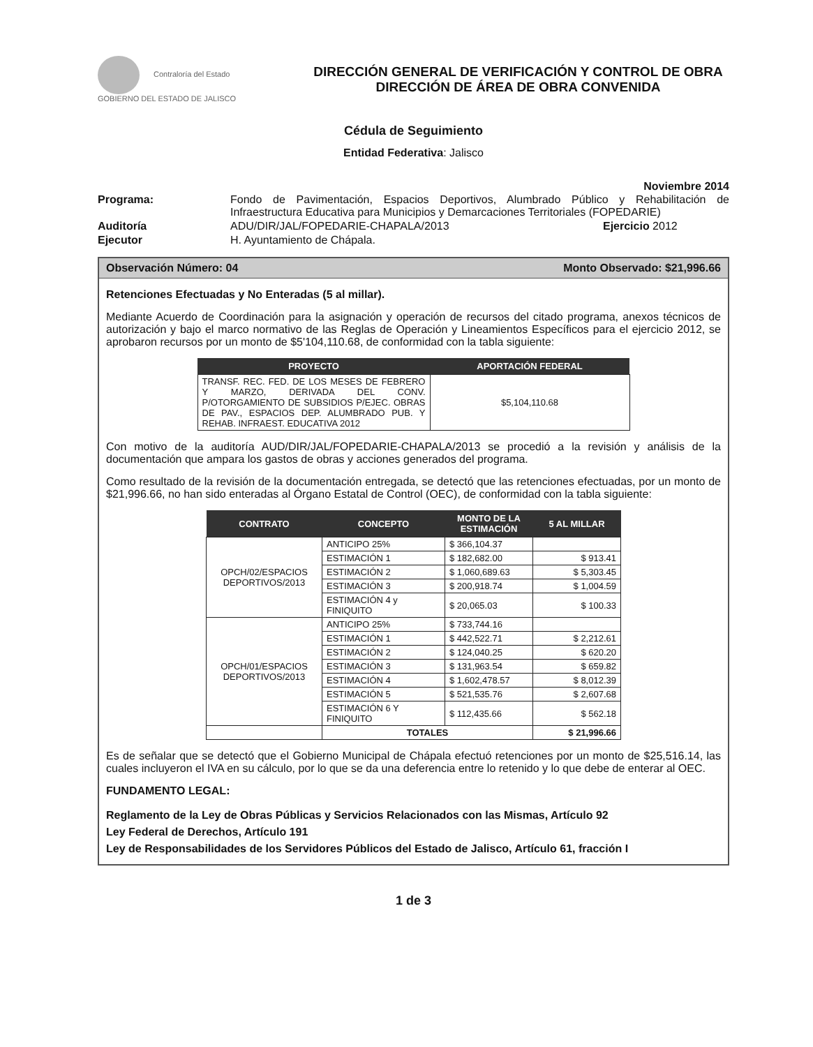Contraloría del Estado
GOBIERNO DEL ESTADO DE JALISCO
DIRECCIÓN GENERAL DE VERIFICACIÓN Y CONTROL DE OBRA
DIRECCIÓN DE ÁREA DE OBRA CONVENIDA
Cédula de Seguimiento
Entidad Federativa: Jalisco
Noviembre 2014
| Programa: | Fondo de Pavimentación, Espacios Deportivos, Alumbrado Público y Rehabilitación de Infraestructura Educativa para Municipios y Demarcaciones Territoriales (FOPEDARIE) | |
| Auditoría | ADU/DIR/JAL/FOPEDARIE-CHAPALA/2013 | Ejercicio 2012 |
| Ejecutor | H. Ayuntamiento de Chápala. | |
Observación Número: 04 Monto Observado: $21,996.66
Retenciones Efectuadas y No Enteradas (5 al millar).
Mediante Acuerdo de Coordinación para la asignación y operación de recursos del citado programa, anexos técnicos de autorización y bajo el marco normativo de las Reglas de Operación y Lineamientos Específicos para el ejercicio 2012, se aprobaron recursos por un monto de $5'104,110.68, de conformidad con la tabla siguiente:
| PROYECTO | APORTACIÓN FEDERAL |
| --- | --- |
| TRANSF. REC. FED. DE LOS MESES DE FEBRERO Y MARZO, DERIVADA DEL CONV. P/OTORGAMIENTO DE SUBSIDIOS P/EJEC. OBRAS DE PAV., ESPACIOS DEP. ALUMBRADO PUB. Y REHAB. INFRAEST. EDUCATIVA 2012 | $5,104,110.68 |
Con motivo de la auditoría AUD/DIR/JAL/FOPEDARIE-CHAPALA/2013 se procedió a la revisión y análisis de la documentación que ampara los gastos de obras y acciones generados del programa.
Como resultado de la revisión de la documentación entregada, se detectó que las retenciones efectuadas, por un monto de $21,996.66, no han sido enteradas al Órgano Estatal de Control (OEC), de conformidad con la tabla siguiente:
| CONTRATO | CONCEPTO | MONTO DE LA ESTIMACIÓN | 5 AL MILLAR |
| --- | --- | --- | --- |
| OPCH/02/ESPACIOS DEPORTIVOS/2013 | ANTICIPO 25% | $ 366,104.37 | |
| | ESTIMACIÓN 1 | $ 182,682.00 | $ 913.41 |
| | ESTIMACIÓN 2 | $ 1,060,689.63 | $ 5,303.45 |
| | ESTIMACIÓN 3 | $ 200,918.74 | $ 1,004.59 |
| | ESTIMACIÓN 4 y FINIQUITO | $ 20,065.03 | $ 100.33 |
| OPCH/01/ESPACIOS DEPORTIVOS/2013 | ANTICIPO 25% | $ 733,744.16 | |
| | ESTIMACIÓN 1 | $ 442,522.71 | $ 2,212.61 |
| | ESTIMACIÓN 2 | $ 124,040.25 | $ 620.20 |
| | ESTIMACIÓN 3 | $ 131,963.54 | $ 659.82 |
| | ESTIMACIÓN 4 | $ 1,602,478.57 | $ 8,012.39 |
| | ESTIMACIÓN 5 | $ 521,535.76 | $ 2,607.68 |
| | ESTIMACIÓN 6 Y FINIQUITO | $ 112,435.66 | $ 562.18 |
| | TOTALES | | $ 21,996.66 |
Es de señalar que se detectó que el Gobierno Municipal de Chápala efectuó retenciones por un monto de $25,516.14, las cuales incluyeron el IVA en su cálculo, por lo que se da una deferencia entre lo retenido y lo que debe de enterar al OEC.
FUNDAMENTO LEGAL:
Reglamento de la Ley de Obras Públicas y Servicios Relacionados con las Mismas, Artículo 92
Ley Federal de Derechos, Artículo 191
Ley de Responsabilidades de los Servidores Públicos del Estado de Jalisco, Artículo 61, fracción I
1 de 3